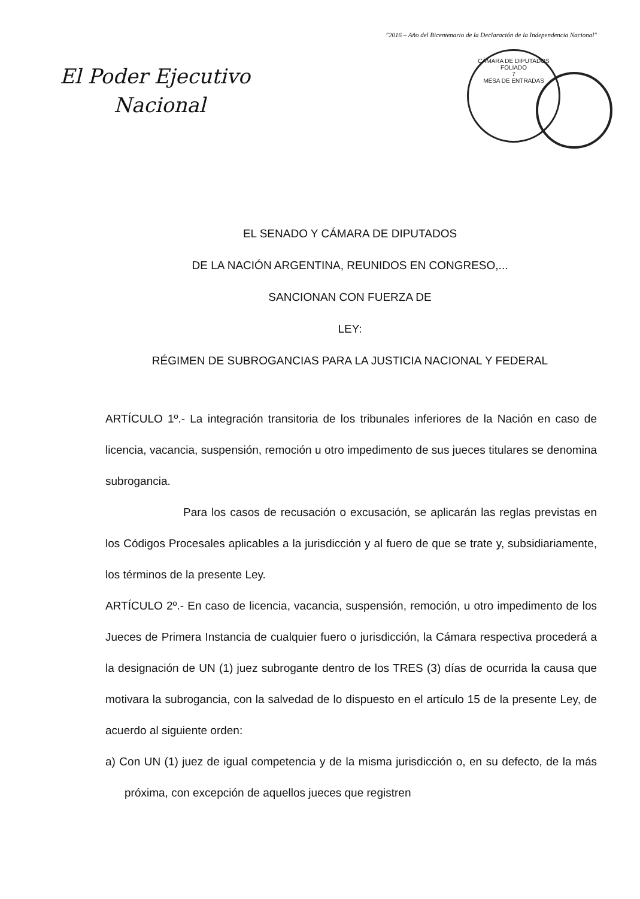"2016 – Año del Bicentenario de la Declaración de la Independencia Nacional"
El Poder Ejecutivo
Nacional
CÁMARA DE DIPUTADOS
FOLIADO
7
MESA DE ENTRADAS
EL SENADO Y CÁMARA DE DIPUTADOS
DE LA NACIÓN ARGENTINA, REUNIDOS EN CONGRESO,...
SANCIONAN CON FUERZA DE
LEY:
RÉGIMEN DE SUBROGANCIAS PARA LA JUSTICIA NACIONAL Y FEDERAL
ARTÍCULO 1º.- La integración transitoria de los tribunales inferiores de la Nación en caso de licencia, vacancia, suspensión, remoción u otro impedimento de sus jueces titulares se denomina subrogancia.
Para los casos de recusación o excusación, se aplicarán las reglas previstas en los Códigos Procesales aplicables a la jurisdicción y al fuero de que se trate y, subsidiariamente, los términos de la presente Ley.
ARTÍCULO 2º.- En caso de licencia, vacancia, suspensión, remoción, u otro impedimento de los Jueces de Primera Instancia de cualquier fuero o jurisdicción, la Cámara respectiva procederá a la designación de UN (1) juez subrogante dentro de los TRES (3) días de ocurrida la causa que motivara la subrogancia, con la salvedad de lo dispuesto en el artículo 15 de la presente Ley, de acuerdo al siguiente orden:
a) Con UN (1) juez de igual competencia y de la misma jurisdicción o, en su defecto, de la más próxima, con excepción de aquellos jueces que registren